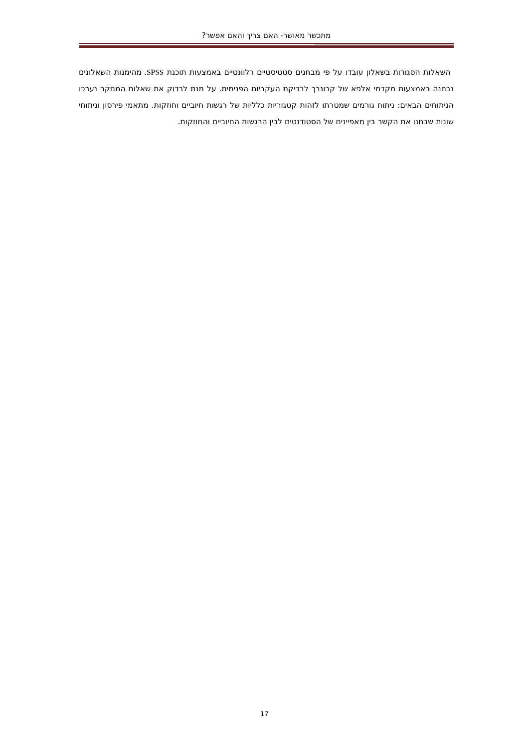מתכשר מאושר- האם צריך והאם אפשר?
השאלות הסגורות בשאלון עובדו על פי מבחנים סטטיסטיים רלוונטיים באמצעות תוכנת SPSS. מהימנות השאלונים נבחנה באמצעות מקדמי אלפא של קרונבך לבדיקת העקביות הפנימית. על מנת לבדוק את שאלות המחקר נערכו הניתוחים הבאים: ניתוח גורמים שמטרתו לזהות קטגוריות כלליות של רגשות חיוביים וחוזקות. מתאמי פירסון וניתוחי שונות שבחנו את הקשר בין מאפיינים של הסטודנטים לבין הרגשות החיוביים והחוזקות.
17